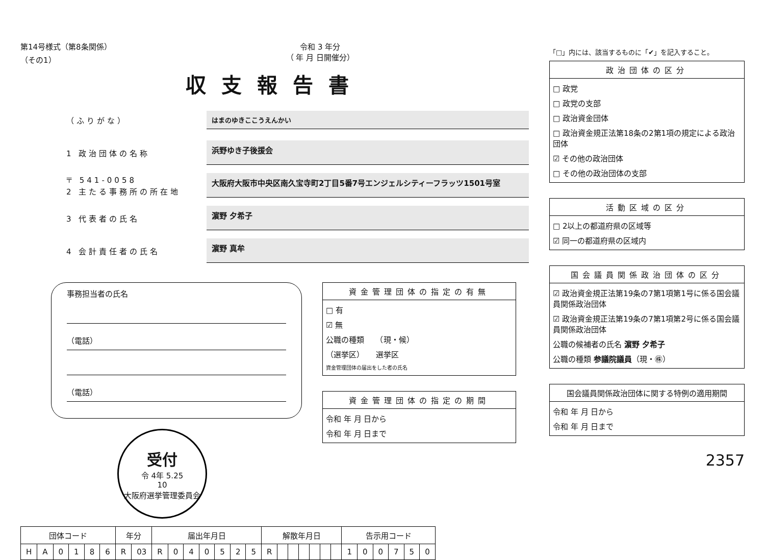第14号様式（第8条関係）
（その1） 令和 3 年分
（ 年 月 日開催分）
収支報告書
（ふりがな）
はまのゆきここうえんかい
1 政治団体の名称
浜野ゆき子後援会
〒 541-0058
2 主たる事務所の所在地
大阪府大阪市中央区南久宝寺町2丁目5番7号エンジェルシティーフラッツ1501号室
3 代表者の氏名
濵野 夕希子
4 会計責任者の氏名
濵野 真牟
事務担当者の氏名
（電話）
（電話）
受付
令 4年 5.25
10
大阪府選挙管理委員会
資金管理団体の指定の有無
□ 有
☑ 無
公職の種類　　（現・候）
（選挙区）　　選挙区
資金管理団体の届出をした者の氏名
資金管理団体の指定の期間
令和 年 月 日から
令和 年 月 日まで
| 団体コード | | | | | | 年分 | | 届出年月日 | | | | | | | 解散年月日 | | | | | | | 告示用コード | | | | | |
| --- | --- | --- | --- | --- | --- | --- | --- | --- | --- | --- | --- | --- | --- | --- | --- | --- | --- | --- | --- | --- | --- | --- | --- | --- | --- | --- | --- |
| H | A | 0 | 1 | 8 | 6 | R | 03 | R | 0 | 4 | 0 | 5 | 2 | 5 | R | | | | | | | 1 | 0 | 0 | 7 | 5 | 0 |
「□」内には、該当するものに「✔」を記入すること。
政治団体の区分
□ 政党
□ 政党の支部
□ 政治資金団体
□ 政治資金規正法第18条の2第1項の規定による政治団体
☑ その他の政治団体
□ その他の政治団体の支部
活動区域の区分
□ 2以上の都道府県の区域等
☑ 同一の都道府県の区域内
国会議員関係政治団体の区分
☑ 政治資金規正法第19条の7第1項第1号に係る国会議員関係政治団体
☑ 政治資金規正法第19条の7第1項第2号に係る国会議員関係政治団体
公職の候補者の氏名 濵野 夕希子
公職の種類 参議院議員（現・㊑）
国会議員関係政治団体に関する特例の適用期間
令和 年 月 日から
令和 年 月 日まで
2357